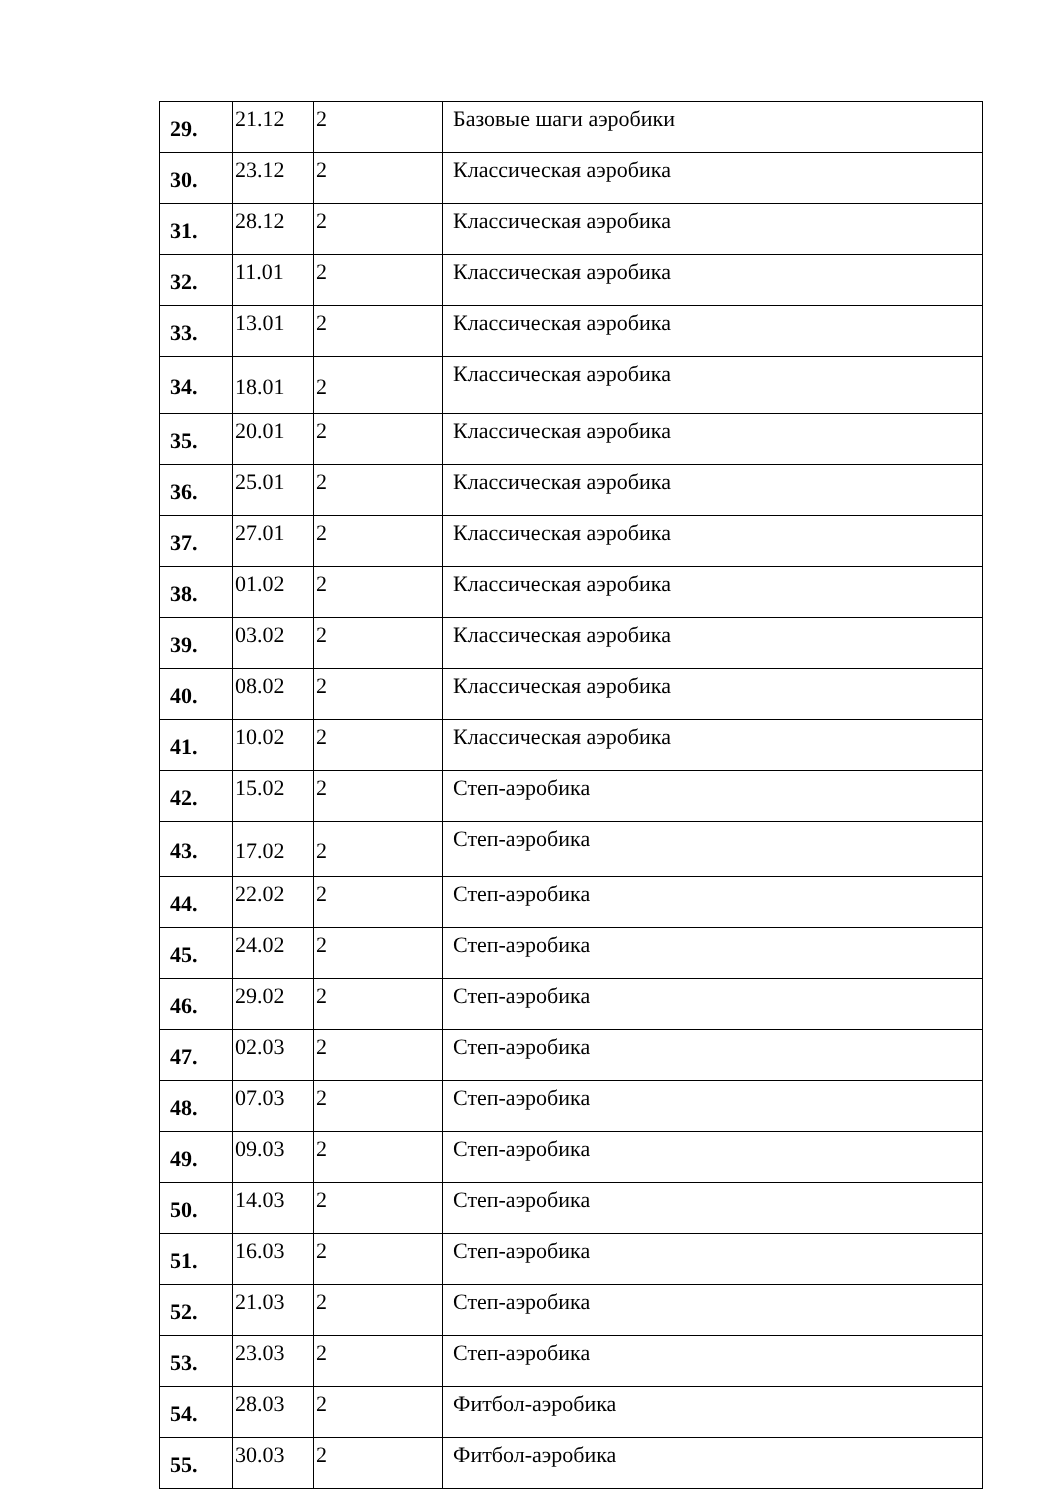| 29. | 21.12 | 2 | Базовые шаги аэробики |
| 30. | 23.12 | 2 | Классическая аэробика |
| 31. | 28.12 | 2 | Классическая аэробика |
| 32. | 11.01 | 2 | Классическая аэробика |
| 33. | 13.01 | 2 | Классическая аэробика |
| 34. | 18.01 | 2 | Классическая аэробика |
| 35. | 20.01 | 2 | Классическая аэробика |
| 36. | 25.01 | 2 | Классическая аэробика |
| 37. | 27.01 | 2 | Классическая аэробика |
| 38. | 01.02 | 2 | Классическая аэробика |
| 39. | 03.02 | 2 | Классическая аэробика |
| 40. | 08.02 | 2 | Классическая аэробика |
| 41. | 10.02 | 2 | Классическая аэробика |
| 42. | 15.02 | 2 | Степ-аэробика |
| 43. | 17.02 | 2 | Степ-аэробика |
| 44. | 22.02 | 2 | Степ-аэробика |
| 45. | 24.02 | 2 | Степ-аэробика |
| 46. | 29.02 | 2 | Степ-аэробика |
| 47. | 02.03 | 2 | Степ-аэробика |
| 48. | 07.03 | 2 | Степ-аэробика |
| 49. | 09.03 | 2 | Степ-аэробика |
| 50. | 14.03 | 2 | Степ-аэробика |
| 51. | 16.03 | 2 | Степ-аэробика |
| 52. | 21.03 | 2 | Степ-аэробика |
| 53. | 23.03 | 2 | Степ-аэробика |
| 54. | 28.03 | 2 | Фитбол-аэробика |
| 55. | 30.03 | 2 | Фитбол-аэробика |